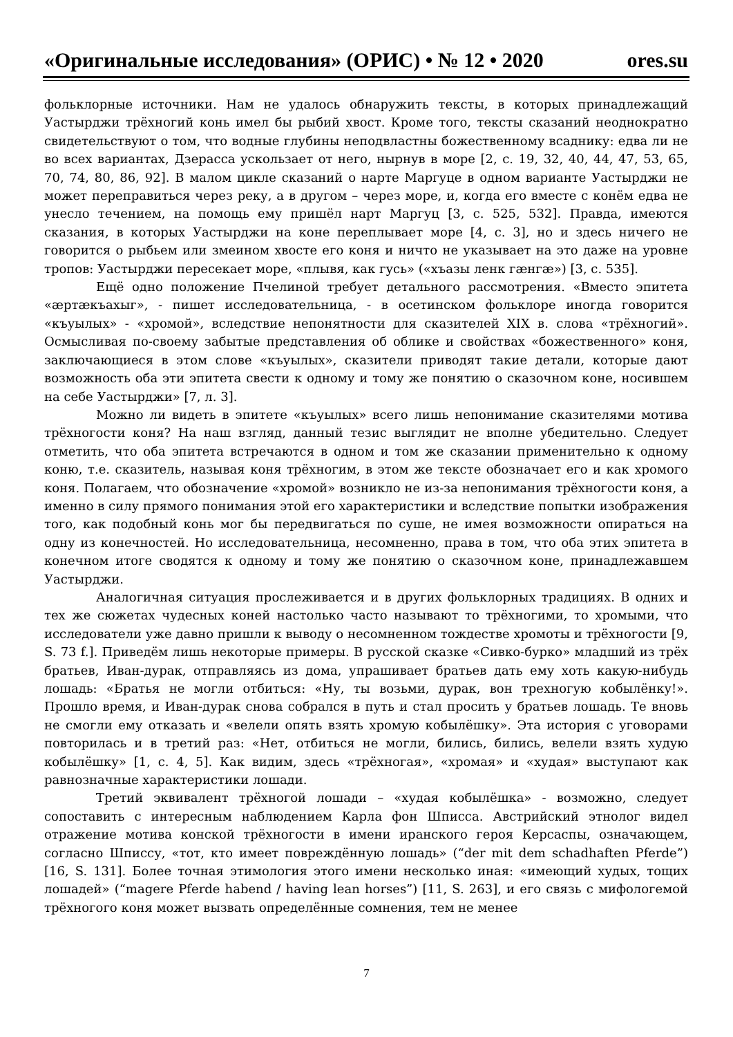«Оригинальные исследования» (ОРИС) • № 12 • 2020 ores.su
фольклорные источники. Нам не удалось обнаружить тексты, в которых принадлежащий Уастырджи трёхногий конь имел бы рыбий хвост. Кроме того, тексты сказаний неоднократно свидетельствуют о том, что водные глубины неподвластны божественному всаднику: едва ли не во всех вариантах, Дзерасса ускользает от него, нырнув в море [2, с. 19, 32, 40, 44, 47, 53, 65, 70, 74, 80, 86, 92]. В малом цикле сказаний о нарте Маргуце в одном варианте Уастырджи не может переправиться через реку, а в другом – через море, и, когда его вместе с конём едва не унесло течением, на помощь ему пришёл нарт Маргуц [3, с. 525, 532]. Правда, имеются сказания, в которых Уастырджи на коне переплывает море [4, с. 3], но и здесь ничего не говорится о рыбьем или змеином хвосте его коня и ничто не указывает на это даже на уровне тропов: Уастырджи пересекает море, «плывя, как гусь» («хъазы ленк гæнгæ») [3, с. 535].
Ещё одно положение Пчелиной требует детального рассмотрения. «Вместо эпитета «æртæкъахыг», - пишет исследовательница, - в осетинском фольклоре иногда говорится «къуылых» - «хромой», вследствие непонятности для сказителей XIX в. слова «трёхногий». Осмысливая по-своему забытые представления об облике и свойствах «божественного» коня, заключающиеся в этом слове «къуылых», сказители приводят такие детали, которые дают возможность оба эти эпитета свести к одному и тому же понятию о сказочном коне, носившем на себе Уастырджи» [7, л. 3].
Можно ли видеть в эпитете «къуылых» всего лишь непонимание сказителями мотива трёхногости коня? На наш взгляд, данный тезис выглядит не вполне убедительно. Следует отметить, что оба эпитета встречаются в одном и том же сказании применительно к одному коню, т.е. сказитель, называя коня трёхногим, в этом же тексте обозначает его и как хромого коня. Полагаем, что обозначение «хромой» возникло не из-за непонимания трёхногости коня, а именно в силу прямого понимания этой его характеристики и вследствие попытки изображения того, как подобный конь мог бы передвигаться по суше, не имея возможности опираться на одну из конечностей. Но исследовательница, несомненно, права в том, что оба этих эпитета в конечном итоге сводятся к одному и тому же понятию о сказочном коне, принадлежавшем Уастырджи.
Аналогичная ситуация прослеживается и в других фольклорных традициях. В одних и тех же сюжетах чудесных коней настолько часто называют то трёхногими, то хромыми, что исследователи уже давно пришли к выводу о несомненном тождестве хромоты и трёхногости [9, S. 73 f.]. Приведём лишь некоторые примеры. В русской сказке «Сивко-бурко» младший из трёх братьев, Иван-дурак, отправляясь из дома, упрашивает братьев дать ему хоть какую-нибудь лошадь: «Братья не могли отбиться: «Ну, ты возьми, дурак, вон трехногую кобылёнку!». Прошло время, и Иван-дурак снова собрался в путь и стал просить у братьев лошадь. Те вновь не смогли ему отказать и «велели опять взять хромую кобылёшку». Эта история с уговорами повторилась и в третий раз: «Нет, отбиться не могли, бились, бились, велели взять худую кобылёшку» [1, с. 4, 5]. Как видим, здесь «трёхногая», «хромая» и «худая» выступают как равнозначные характеристики лошади.
Третий эквивалент трёхногой лошади – «худая кобылёшка» - возможно, следует сопоставить с интересным наблюдением Карла фон Шписса. Австрийский этнолог видел отражение мотива конской трёхногости в имени иранского героя Керсаспы, означающем, согласно Шписсу, «тот, кто имеет повреждённую лошадь» (“der mit dem schadhaften Pferde”) [16, S. 131]. Более точная этимология этого имени несколько иная: «имеющий худых, тощих лошадей» (“magere Pferde habend / having lean horses”) [11, S. 263], и его связь с мифологемой трёхногого коня может вызвать определённые сомнения, тем не менее
7